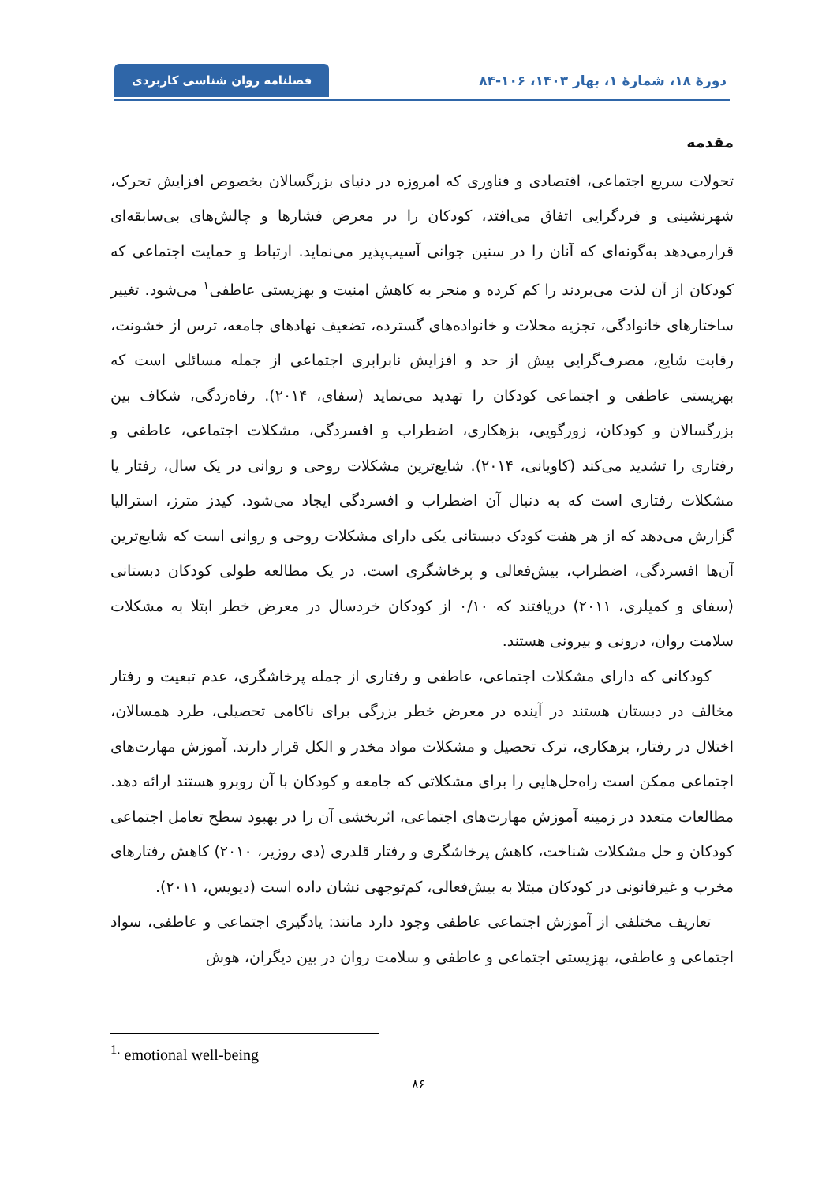دورهٔ ۱۸، شمارهٔ ۱، بهار ۱۴۰۳، ۱۰۶-۸۴
فصلنامه روان شناسی کاربردی
مقدمه
تحولات سریع اجتماعی، اقتصادی و فناوری که امروزه در دنیای بزرگسالان بخصوص افزایش تحرک، شهرنشینی و فردگرایی اتفاق می‌افتد، کودکان را در معرض فشارها و چالش‌های بی‌سابقه‌ای قرارمی‌دهد به‌گونه‌ای که آنان را در سنین جوانی آسیب‌پذیر می‌نماید. ارتباط و حمایت اجتماعی که کودکان از آن لذت می‌بردند را کم کرده و منجر به کاهش امنیت و بهزیستی عاطفی<sup>۱</sup> می‌شود. تغییر ساختارهای خانوادگی، تجزیه محلات و خانواده‌های گسترده، تضعیف نهادهای جامعه، ترس از خشونت، رقابت شایع، مصرف‌گرایی بیش از حد و افزایش نابرابری اجتماعی از جمله مسائلی است که بهزیستی عاطفی و اجتماعی کودکان را تهدید می‌نماید (سفای، ۲۰۱۴). رفاه‌زدگی، شکاف بین بزرگسالان و کودکان، زورگویی، بزهکاری، اضطراب و افسردگی، مشکلات اجتماعی، عاطفی و رفتاری را تشدید می‌کند (کاویانی، ۲۰۱۴). شایع‌ترین مشکلات روحی و روانی در یک سال، رفتار یا مشکلات رفتاری است که به دنبال آن اضطراب و افسردگی ایجاد می‌شود. کیدز مترز، استرالیا گزارش می‌دهد که از هر هفت کودک دبستانی یکی دارای مشکلات روحی و روانی است که شایع‌ترین آن‌ها افسردگی، اضطراب، بیش‌فعالی و پرخاشگری است. در یک مطالعه طولی کودکان دبستانی (سفای و کمیلری، ۲۰۱۱) دریافتند که ۰/۱۰ از کودکان خردسال در معرض خطر ابتلا به مشکلات سلامت روان، درونی و بیرونی هستند.
کودکانی که دارای مشکلات اجتماعی، عاطفی و رفتاری از جمله پرخاشگری، عدم تبعیت و رفتار مخالف در دبستان هستند در آینده در معرض خطر بزرگی برای ناکامی تحصیلی، طرد همسالان، اختلال در رفتار، بزهکاری، ترک تحصیل و مشکلات مواد مخدر و الکل قرار دارند. آموزش مهارت‌های اجتماعی ممکن است راه‌حل‌هایی را برای مشکلاتی که جامعه و کودکان با آن روبرو هستند ارائه دهد. مطالعات متعدد در زمینه آموزش مهارت‌های اجتماعی، اثربخشی آن را در بهبود سطح تعامل اجتماعی کودکان و حل مشکلات شناخت، کاهش پرخاشگری و رفتار قلدری (دی روزیر، ۲۰۱۰) کاهش رفتارهای مخرب و غیرقانونی در کودکان مبتلا به بیش‌فعالی، کم‌توجهی نشان داده است (دیویس، ۲۰۱۱).
تعاریف مختلفی از آموزش اجتماعی عاطفی وجود دارد مانند: یادگیری اجتماعی و عاطفی، سواد اجتماعی و عاطفی، بهزیستی اجتماعی و عاطفی و سلامت روان در بین دیگران، هوش
<sup>1.</sup> emotional well-being
۸۶